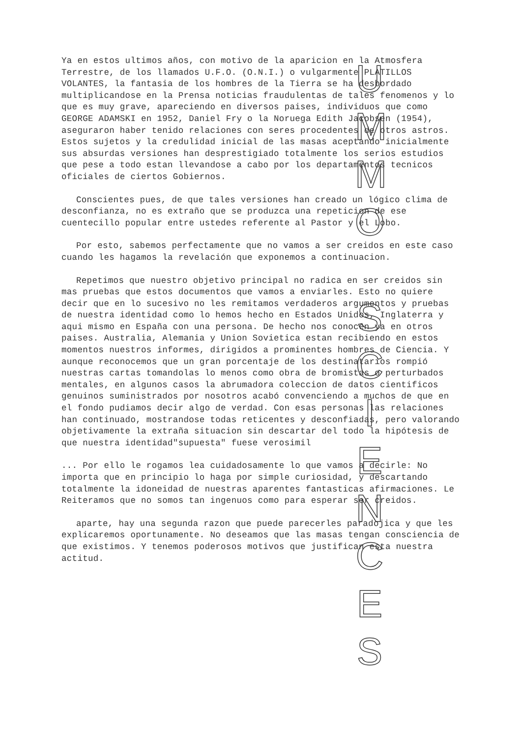Ya en estos ultimos años, con motivo de la aparicion en la Atmosfera Terrestre, de los llamados U.F.O. (O.N.I.) o vulgarmente PLATILLOS VOLANTES, la fantasia de los hombres de la Tierra se ha desbordado multiplicandose en la Prensa noticias fraudulentas de tales fenomenos y lo que es muy grave, apareciendo en diversos paises, individuos que como GEORGE ADAMSKI en 1952, Daniel Fry o la Noruega Edith Jacobsen (1954), aseguraron haber tenido relaciones con seres procedentes de otros astros. Estos sujetos y la credulidad inicial de las masas aceptando inicialmente sus absurdas versiones han desprestigiado totalmente los serios estudios que pese a todo estan llevandose a cabo por los departamentos tecnicos oficiales de ciertos Gobiernos.
Conscientes pues, de que tales versiones han creado un lógico clima de desconfianza, no es extraño que se produzca una repeticion de ese cuentecillo popular entre ustedes referente al Pastor y el Lobo.
Por esto, sabemos perfectamente que no vamos a ser creidos en este caso cuando les hagamos la revelación que exponemos a continuacion.
Repetimos que nuestro objetivo principal no radica en ser creidos sin mas pruebas que estos documentos que vamos a enviarles. Esto no quiere decir que en lo sucesivo no les remitamos verdaderos argumentos y pruebas de nuestra identidad como lo hemos hecho en Estados Unidos, Inglaterra y aqui mismo en España con una persona. De hecho nos conocen ya en otros paises. Australia, Alemania y Union Sovietica estan recibiendo en estos momentos nuestros informes, dirigidos a prominentes hombres de Ciencia. Y aunque reconocemos que un gran porcentaje de los destinatarios rompió nuestras cartas tomandolas lo menos como obra de bromistas o perturbados mentales, en algunos casos la abrumadora coleccion de datos cientificos genuinos suministrados por nosotros acabó convenciendo a muchos de que en el fondo pudiamos decir algo de verdad. Con esas personas las relaciones han continuado, mostrandose todas reticentes y desconfiadas, pero valorando objetivamente la extraña situacion sin descartar del todo la hipótesis de que nuestra identidad"supuesta" fuese verosimil
... Por ello le rogamos lea cuidadosamente lo que vamos a decirle: No importa que en principio lo haga por simple curiosidad, y descartando totalmente la idoneidad de nuestras aparentes fantasticas afirmaciones. Le Reiteramos que no somos tan ingenuos como para esperar ser creidos.
aparte, hay una segunda razon que puede parecerles paradojica y que les explicaremos oportunamente. No deseamos que las masas tengan consciencia de que existimos. Y tenemos poderosos motivos que justifican esta nuestra actitud.
U
M
M
O
S
C
I
E
N
C
E
S